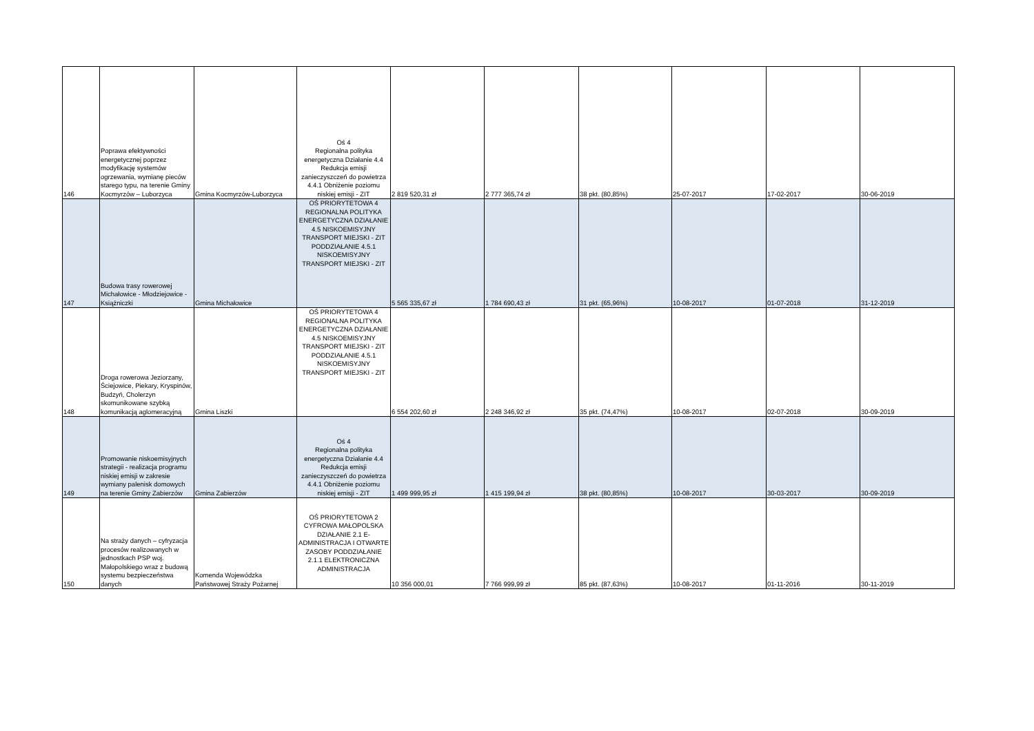| 146 | Poprawa efektywności energetycznej poprzez modyfikację systemów ogrzewania, wymianę pieców starego typu, na terenie Gminy Kocmyrzów – Luborzyca | Gmina Kocmyrzów-Luborzyca | Oś 4 Regionalna polityka energetyczna Działanie 4.4 Redukcja emisji zanieczyszczeń do powietrza 4.4.1 Obniżenie poziomu niskiej emisji - ZIT | 2 819 520,31 zł | 2 777 365,74 zł | 38 pkt. (80,85%) | 25-07-2017 | 17-02-2017 | 30-06-2019 |
| 147 | Budowa trasy rowerowej Michałowice - Młodziejowice - Książniczki | Gmina Michałowice | OŚ PRIORYTETOWA 4 REGIONALNA POLITYKA ENERGETYCZNA DZIAŁANIE 4.5 NISKOEMISYJNY TRANSPORT MIEJSKI - ZIT PODDZIAŁANIE 4.5.1 NISKOEMISYJNY TRANSPORT MIEJSKI - ZIT | 5 565 335,67 zł | 1 784 690,43 zł | 31 pkt. (65,96%) | 10-08-2017 | 01-07-2018 | 31-12-2019 |
| 148 | Droga rowerowa Jeziorzany, Ściejowice, Piekary, Kryspinów, Budzyń, Cholerzyn skomunikowane szybką komunikacją aglomeracyjną | Gmina Liszki | OŚ PRIORYTETOWA 4 REGIONALNA POLITYKA ENERGETYCZNA DZIAŁANIE 4.5 NISKOEMISYJNY TRANSPORT MIEJSKI - ZIT PODDZIAŁANIE 4.5.1 NISKOEMISYJNY TRANSPORT MIEJSKI - ZIT | 6 554 202,60 zł | 2 248 346,92 zł | 35 pkt. (74,47%) | 10-08-2017 | 02-07-2018 | 30-09-2019 |
| 149 | Promowanie niskoemisyjnych strategii - realizacja programu niskiej emisji w zakresie wymiany palenisk domowych na terenie Gminy Zabierzów | Gmina Zabierzów | Oś 4 Regionalna polityka energetyczna Działanie 4.4 Redukcja emisji zanieczyszczeń do powietrza 4.4.1 Obniżenie poziomu niskiej emisji - ZIT | 1 499 999,95 zł | 1 415 199,94 zł | 38 pkt. (80,85%) | 10-08-2017 | 30-03-2017 | 30-09-2019 |
| 150 | Na straży danych – cyfryzacja procesów realizowanych w jednostkach PSP woj. Małopolskiego wraz z budową systemu bezpieczeństwa danych | Komenda Wojewódzka Państwowej Straży Pożarnej | OŚ PRIORYTETOWA 2 CYFROWA MAŁOPOLSKA DZIAŁANIE 2.1 E-ADMINISTRACJA I OTWARTE ZASOBY PODDZIAŁANIE 2.1.1 ELEKTRONICZNA ADMINISTRACJA | 10 356 000,01 | 7 766 999,99 zł | 85 pkt. (87,63%) | 10-08-2017 | 01-11-2016 | 30-11-2019 |